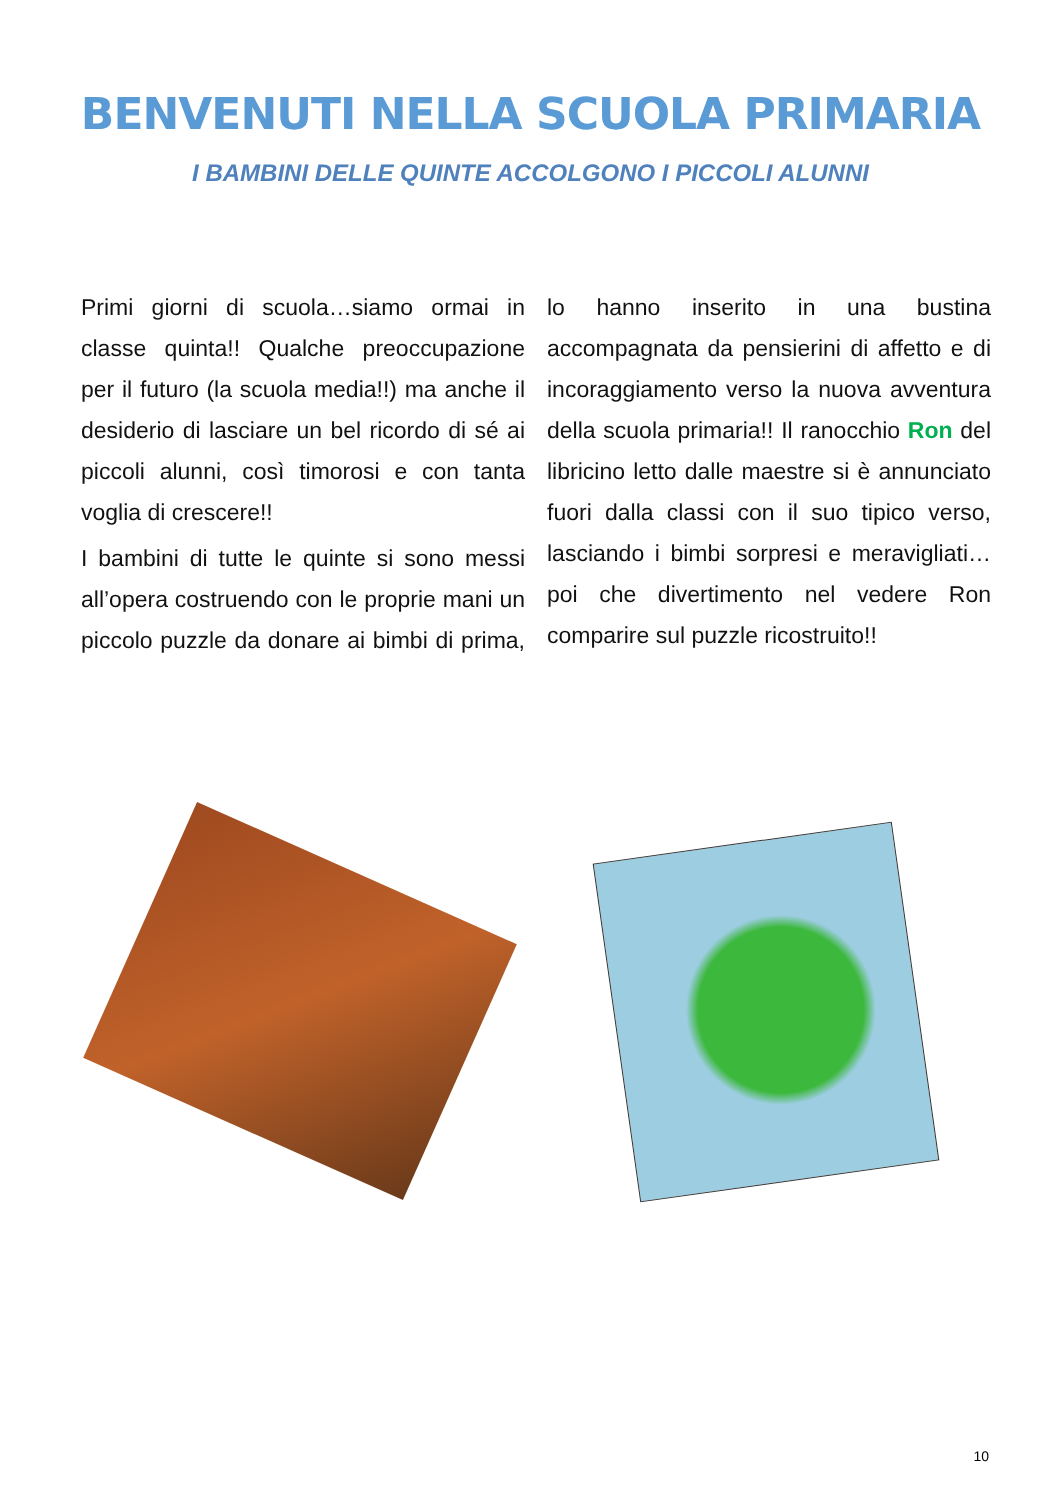BENVENUTI NELLA SCUOLA PRIMARIA
I BAMBINI DELLE QUINTE ACCOLGONO I PICCOLI ALUNNI
Primi giorni di scuola…siamo ormai in classe quinta!! Qualche preoccupazione per il futuro (la scuola media!!) ma anche il desiderio di lasciare un bel ricordo di sé ai piccoli alunni, così timorosi e con tanta voglia di crescere!!
I bambini di tutte le quinte si sono messi all’opera costruendo con le proprie mani un piccolo puzzle da donare ai bimbi di prima, lo hanno inserito in una bustina accompagnata da pensierini di affetto e di incoraggiamento verso la nuova avventura della scuola primaria!! Il ranocchio Ron del libricino letto dalle maestre si è annunciato fuori dalla classi con il suo tipico verso, lasciando i bimbi sorpresi e meravigliati… poi che divertimento nel vedere Ron comparire sul puzzle ricostruito!!
10